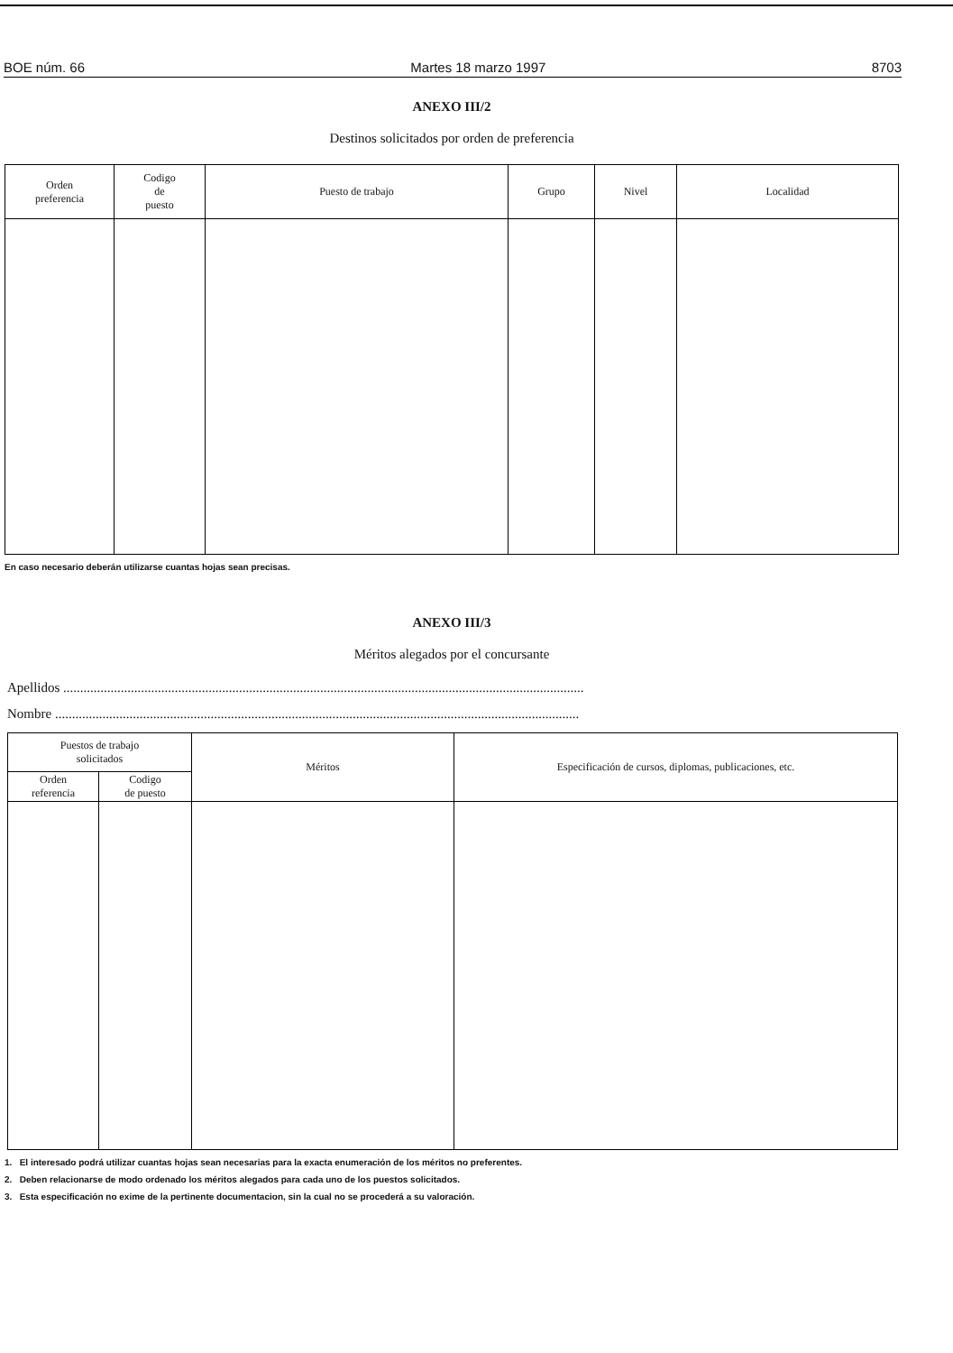BOE núm. 66 Martes 18 marzo 1997 8703
ANEXO III/2
Destinos solicitados por orden de preferencia
| Orden preferencia | Codigo de puesto | Puesto de trabajo | Grupo | Nivel | Localidad |
| --- | --- | --- | --- | --- | --- |
En caso necesario deberán utilizarse cuantas hojas sean precisas.
ANEXO III/3
Méritos alegados por el concursante
Apellidos ..........................................................................................................................................................
Nombre ...........................................................................................................................................................
| Puestos de trabajo solicitados | | Méritos | Especificación de cursos, diplomas, publicaciones, etc. |
| --- | --- | --- | --- |
| Orden referencia | Codigo de puesto | | |
1. El interesado podrá utilizar cuantas hojas sean necesarias para la exacta enumeración de los méritos no preferentes.
2. Deben relacionarse de modo ordenado los méritos alegados para cada uno de los puestos solicitados.
3. Esta especificación no exime de la pertinente documentacion, sin la cual no se procederá a su valoración.